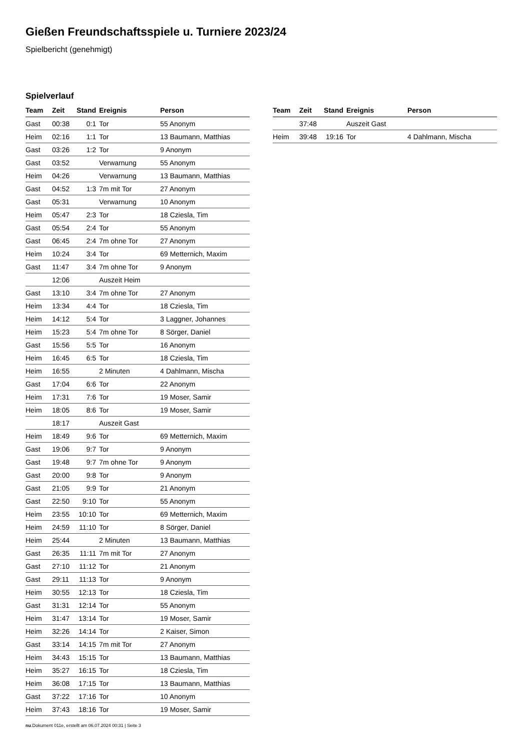Gießen Freundschaftsspiele u. Turniere 2023/24
Spielbericht (genehmigt)
Spielverlauf
| Team | Zeit | Stand | Ereignis | Person |
| --- | --- | --- | --- | --- |
| Gast | 00:38 | 0:1 | Tor | 55 Anonym |
| Heim | 02:16 | 1:1 | Tor | 13 Baumann, Matthias |
| Gast | 03:26 | 1:2 | Tor | 9 Anonym |
| Gast | 03:52 | | Verwarnung | 55 Anonym |
| Heim | 04:26 | | Verwarnung | 13 Baumann, Matthias |
| Gast | 04:52 | 1:3 | 7m mit Tor | 27 Anonym |
| Gast | 05:31 | | Verwarnung | 10 Anonym |
| Heim | 05:47 | 2:3 | Tor | 18 Cziesla, Tim |
| Gast | 05:54 | 2:4 | Tor | 55 Anonym |
| Gast | 06:45 | 2:4 | 7m ohne Tor | 27 Anonym |
| Heim | 10:24 | 3:4 | Tor | 69 Metternich, Maxim |
| Gast | 11:47 | 3:4 | 7m ohne Tor | 9 Anonym |
| | 12:06 | | Auszeit Heim | |
| Gast | 13:10 | 3:4 | 7m ohne Tor | 27 Anonym |
| Heim | 13:34 | 4:4 | Tor | 18 Cziesla, Tim |
| Heim | 14:12 | 5:4 | Tor | 3 Laggner, Johannes |
| Heim | 15:23 | 5:4 | 7m ohne Tor | 8 Sörger, Daniel |
| Gast | 15:56 | 5:5 | Tor | 16 Anonym |
| Heim | 16:45 | 6:5 | Tor | 18 Cziesla, Tim |
| Heim | 16:55 | | 2 Minuten | 4 Dahlmann, Mischa |
| Gast | 17:04 | 6:6 | Tor | 22 Anonym |
| Heim | 17:31 | 7:6 | Tor | 19 Moser, Samir |
| Heim | 18:05 | 8:6 | Tor | 19 Moser, Samir |
| | 18:17 | | Auszeit Gast | |
| Heim | 18:49 | 9:6 | Tor | 69 Metternich, Maxim |
| Gast | 19:06 | 9:7 | Tor | 9 Anonym |
| Gast | 19:48 | 9:7 | 7m ohne Tor | 9 Anonym |
| Gast | 20:00 | 9:8 | Tor | 9 Anonym |
| Gast | 21:05 | 9:9 | Tor | 21 Anonym |
| Gast | 22:50 | 9:10 | Tor | 55 Anonym |
| Heim | 23:55 | 10:10 | Tor | 69 Metternich, Maxim |
| Heim | 24:59 | 11:10 | Tor | 8 Sörger, Daniel |
| Heim | 25:44 | | 2 Minuten | 13 Baumann, Matthias |
| Gast | 26:35 | 11:11 | 7m mit Tor | 27 Anonym |
| Gast | 27:10 | 11:12 | Tor | 21 Anonym |
| Gast | 29:11 | 11:13 | Tor | 9 Anonym |
| Heim | 30:55 | 12:13 | Tor | 18 Cziesla, Tim |
| Gast | 31:31 | 12:14 | Tor | 55 Anonym |
| Heim | 31:47 | 13:14 | Tor | 19 Moser, Samir |
| Heim | 32:26 | 14:14 | Tor | 2 Kaiser, Simon |
| Gast | 33:14 | 14:15 | 7m mit Tor | 27 Anonym |
| Heim | 34:43 | 15:15 | Tor | 13 Baumann, Matthias |
| Heim | 35:27 | 16:15 | Tor | 18 Cziesla, Tim |
| Heim | 36:08 | 17:15 | Tor | 13 Baumann, Matthias |
| Gast | 37:22 | 17:16 | Tor | 10 Anonym |
| Heim | 37:43 | 18:16 | Tor | 19 Moser, Samir |
| Team | Zeit | Stand | Ereignis | Person |
| --- | --- | --- | --- | --- |
| | 37:48 | | Auszeit Gast | |
| Heim | 39:48 | 19:16 | Tor | 4 Dahlmann, Mischa |
nu.Dokument 011e, erstellt am 06.07.2024 00:31 | Seite 3